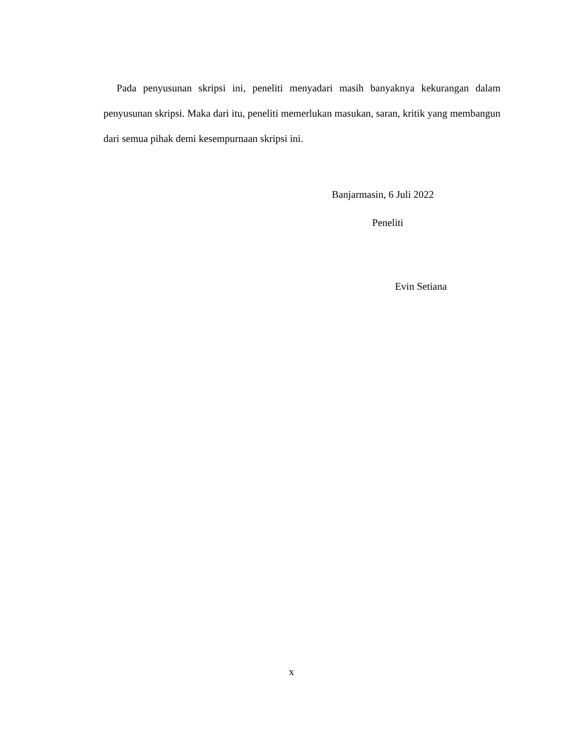Pada penyusunan skripsi ini, peneliti menyadari masih banyaknya kekurangan dalam penyusunan skripsi. Maka dari itu, peneliti memerlukan masukan, saran, kritik yang membangun dari semua pihak demi kesempurnaan skripsi ini.
Banjarmasin, 6 Juli 2022
Peneliti
Evin Setiana
x